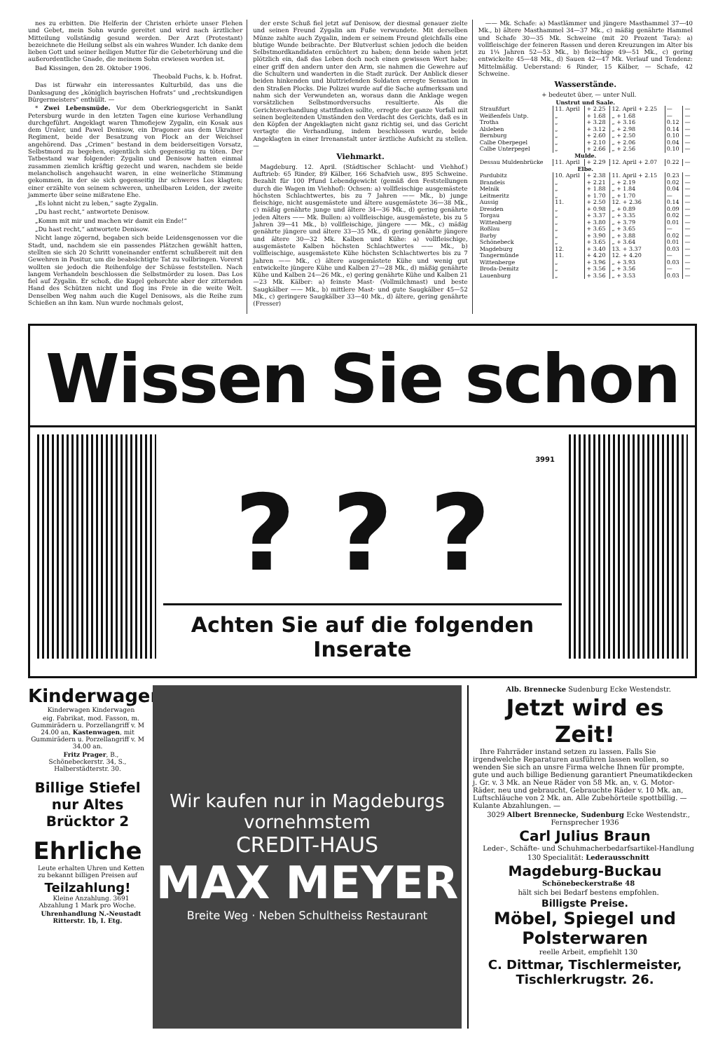nes zu erbitten. Die Helferin der Christen erhörte unser Flehen und Gebet, mein Sohn wurde gereitet und wird nach ärztlicher Mitteilung vollständig gesund werden. Der Arzt (Protestant) bezeichnete die Heilung selbst als ein wahres Wunder. Ich danke dem lieben Gott und seiner heiligen Mutter für die Gebeterhörung und die außerordentliche Gnade, die meinem Sohn erwiesen worden ist.
Bad Kissingen, den 28. Oktober 1906.
Theobald Fuchs, k. b. Hofrat.
Das ist fürwahr ein interessantes Kulturbild, das uns die Danksagung des „königlich bayrischen Hofrats“ und „rechtskundigen Bürgermeisters“ enthüllt. —
* Zwei Lebensmüde. Vor dem Oberkriegsgericht in Sankt Petersburg wurde in den letzten Tagen eine kuriose Verhandlung durchgeführt. Angeklagt waren Thmofiejew Zygalin, ein Kosak aus dem Uraler, und Pawel Denisow, ein Dragoner aus dem Ukrainer Regiment, beide der Besatzung von Plock an der Weichsel angehörend. Das „Crimen“ bestand in dem beiderseitigen Vorsatz, Selbstmord zu begehen, eigentlich sich gegenseitig zu töten. Der Tatbestand war folgender: Zygalin und Denisow hatten einmal zusammen ziemlich kräftig gezecht und waren, nachdem sie beide melancholisch angehaucht waren, in eine weinerliche Stimmung gekommen, in der sie sich gegenseitig ihr schweres Los klagten; einer erzählte von seinem schweren, unheilbaren Leiden, der zweite jammerte über seine mißratene Ehe.
„Es lohnt nicht zu leben,“ sagte Zygalin.
„Du hast recht,“ antwortete Denisow.
„Komm mit mir und machen wir damit ein Ende!“
„Du hast recht,“ antwortete Denisow.
Nicht lange zögernd, begaben sich beide Leidensgenossen vor die Stadt, und, nachdem sie ein passendes Plätzchen gewählt hatten, stellten sie sich 20 Schritt voneinander entfernt schußbereit mit den Gewehren in Positur, um die beabsichtigte Tat zu vollbringen. Vorerst wollten sie jedoch die Reihenfolge der Schüsse feststellen. Nach langem Verhandeln beschlossen die Selbstmörder zu losen. Das Los fiel auf Zygalin. Er schoß, die Kugel gehorchte aber der zitternden Hand des Schützen nicht und flog ins Freie in die weite Welt. Denselben Weg nahm auch die Kugel Denisows, als die Reihe zum Schießen an ihn kam. Nun wurde nochmals gelost,
der erste Schuß fiel jetzt auf Denisow, der diesmal genauer zielte und seinen Freund Zygalin am Fuße verwundete. Mit derselben Münze zahlte auch Zygalin, indem er seinem Freund gleichfalls eine blutige Wunde beibrachte. Der Blutverlust schien jedoch die beiden Selbstmordkandidaten ernüchtert zu haben; denn beide sahen jetzt plötzlich ein, daß das Leben doch noch einen gewissen Wert habe; einer griff den andern unter den Arm, sie nahmen die Gewehre auf die Schultern und wanderten in die Stadt zurück. Der Anblick dieser beiden hinkenden und bluttriefenden Soldaten erregte Sensation in den Straßen Plocks. Die Polizei wurde auf die Sache aufmerksam und nahm sich der Verwundeten an, woraus dann die Anklage wegen vorsätzlichen Selbstmordversuchs resultierte. Als die Gerichtsverhandlung stattfinden sollte, erregte der ganze Vorfall mit seinen begleitenden Umständen den Verdacht des Gerichts, daß es in den Köpfen der Angeklagten nicht ganz richtig sei, und das Gericht vertagte die Verhandlung, indem beschlossen wurde, beide Angeklagten in einer Irrenanstalt unter ärztliche Aufsicht zu stellen. —
Viehmarkt.
Magdeburg. 12. April. (Städtischer Schlacht- und Viehhof.) Auftrieb: 65 Rinder, 89 Kälber, 166 Schafvieh usw., 895 Schweine. Bezahlt für 100 Pfund Lebendgewicht (gemäß den Feststellungen durch die Wagen im Viehhof): Ochsen: a) vollfleischige ausgemästete höchsten Schlachtwertes, bis zu 7 Jahren —— Mk., b) junge fleischige, nicht ausgemästete und ältere ausgemästete 36—38 Mk., c) mäßig genährte junge und ältere 34—36 Mk., d) gering genährte jeden Alters —— Mk. Bullen: a) vollfleischige, ausgemästete, bis zu 5 Jahren 39—41 Mk., b) vollfleischige, jüngere —— Mk., c) mäßig genährte jüngere und ältere 33—35 Mk., d) gering genährte jüngere und ältere 30—32 Mk. Kalben und Kühe: a) vollfleischige, ausgemästete Kalben höchsten Schlachtwertes —— Mk., b) vollfleischige, ausgemästete Kühe höchsten Schlachtwertes bis zu 7 Jahren —— Mk., c) ältere ausgemästete Kühe und wenig gut entwickelte jüngere Kühe und Kalben 27—28 Mk., d) mäßig genährte Kühe und Kalben 24—26 Mk., e) gering genährte Kühe und Kalben 21—23 Mk. Kälber: a) feinste Mast- (Vollmilchmast) und beste Saugkälber —— Mk., b) mittlere Mast- und gute Saugkälber 45—52 Mk., c) geringere Saugkälber 33—40 Mk., d) ältere, gering genährte (Fresser)
—— Mk. Schafe: a) Mastlämmer und jüngere Masthammel 37—40 Mk., b) ältere Masthammel 34—37 Mk., c) mäßig genährte Hammel und Schafe 30—35 Mk. Schweine (mit 20 Prozent Tara): a) vollfleischige der feineren Rassen und deren Kreuzungen im Alter bis zu 1¼ Jahren 52—53 Mk., b) fleischige 49—51 Mk., c) gering entwickelte 45—48 Mk., d) Sauen 42—47 Mk. Verlauf und Tendenz: Mittelmäßig. Ueberstand: 6 Rinder, 15 Kälber, — Schafe, 42 Schweine.
Wasserstände.
+ bedeutet über, — unter Null.
| Unstrut und Saale. | | | | | |
| Straußfurt | 11. April | + 2.25 | 12. April + 2.25 | — | — |
| Weißenfels Untp. | „ | + 1.68 | „ + 1.68 | — | — |
| Trotha | „ | + 3.28 | „ + 3.16 | 0.12 | — |
| Alsleben | „ | + 3.12 | „ + 2.98 | 0.14 | — |
| Bernburg | „ | + 2.60 | „ + 2.50 | 0.10 | — |
| Calbe Oberpegel | „ | + 2.10 | „ + 2.06 | 0.04 | — |
| Calbe Unterpegel | „ | + 2.66 | „ + 2.56 | 0.10 | — |
| Mulde. | | | | | |
| Dessau Muldenbrücke | 11. April | + 2.29 | 12. April + 2.07 | 0.22 | — |
| Elbe. | | | | | |
| Pardubitz | 10. April | + 2.38 | 11. April + 2.15 | 0.23 | — |
| Brandeis | „ | + 2.21 | „ + 2.19 | 0.02 | — |
| Melnik | „ | + 1.88 | „ + 1.84 | 0.04 | — |
| Leitmeritz | „ | + 1.70 | „ + 1.70 | — | — |
| Aussig | 11. | + 2.50 | 12. + 2.36 | 0.14 | — |
| Dresden | „ | + 0.98 | „ + 0.89 | 0.09 | — |
| Torgau | „ | + 3.37 | „ + 3.35 | 0.02 | — |
| Wittenberg | „ | + 3.80 | „ + 3.79 | 0.01 | — |
| Roßlau | „ | + 3.65 | „ + 3.65 | — | — |
| Barby | „ | + 3.90 | „ + 3.88 | 0.02 | — |
| Schönebeck | „ | + 3.65 | „ + 3.64 | 0.01 | — |
| Magdeburg | 12. | + 3.40 | 13. + 3.37 | 0.03 | — |
| Tangermünde | 11. | + 4.20 | 12. + 4.20 | — | — |
| Wittenberge | „ | + 3.96 | „ + 3.93 | 0.03 | — |
| Broda-Demitz | „ | + 3.56 | „ + 3.56 | — | — |
| Lauenburg | „ | + 3.56 | „ + 3.53 | 0.03 | — |
Wissen Sie schon
3991
? ? ?
Achten Sie auf die folgenden Inserate
Kinderwagen
Kinderwagen Kinderwagen
eig. Fabrikat, mod. Fasson, m. Gummirädern u. Porzellangriff v. M 24.00 an, Kastenwagen, mit Gummirädern u. Porzellangriff v. M 34.00 an.
Fritz Prager, B., Schönebeckerstr. 34, S., Halberstädterstr. 30.
Billige Stiefel
nur Altes Brücktor 2
Ehrliche
Leute erhalten Uhren und Ketten zu bekannt billigen Preisen auf
Teilzahlung!
Kleine Anzahlung. 3691 Abzahlung 1 Mark pro Woche.
Uhrenhandlung N.-Neustadt Ritterstr. 1b, I. Etg.
Wir kaufen nur in Magdeburgs vornehmstem
CREDIT-HAUS
MAX MEYER
Breite Weg · Neben Schultheiss Restaurant
Alb. Brennecke Sudenburg Ecke Westendstr.
Jetzt wird es Zeit!
Ihre Fahrräder instand setzen zu lassen. Falls Sie irgendwelche Reparaturen ausführen lassen wollen, so wenden Sie sich an unsre Firma welche Ihnen für prompte, gute und auch billige Bedienung garantiert Pneumatikdecken j. Gr. v. 3 Mk. an Neue Räder von 58 Mk. an, v. G. Motor-Räder, neu und gebraucht, Gebrauchte Räder v. 10 Mk. an, Luftschläuche von 2 Mk. an. Alle Zubehörteile spottbillig. — Kulante Abzahlungen. —
3029 Albert Brennecke, Sudenburg Ecke Westendstr., Fernsprecher 1936
Carl Julius Braun
Leder-, Schäfte- und Schuhmacherbedarfsartikel-Handlung
130 Specialität: Lederausschnitt
Magdeburg-Buckau
Schönebeckerstraße 48
hält sich bei Bedarf bestens empfohlen.
Billigste Preise.
Möbel, Spiegel und Polsterwaren
reelle Arbeit, empfiehlt 130
C. Dittmar, Tischlermeister, Tischlerkrugstr. 26.